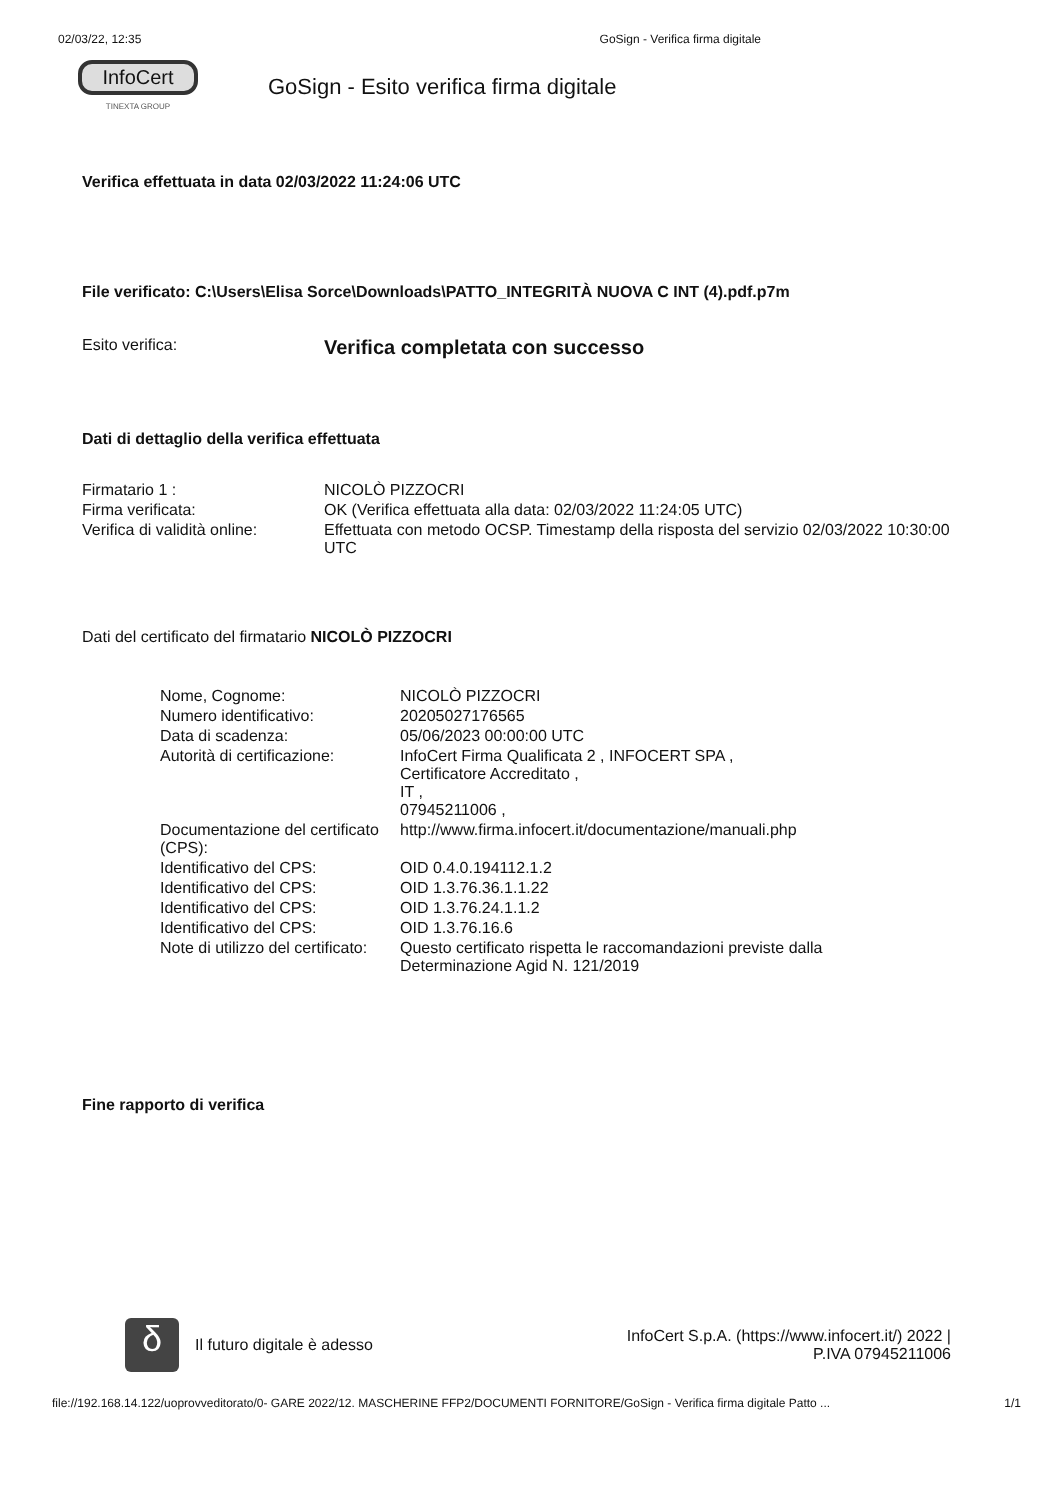02/03/22, 12:35 GoSign - Verifica firma digitale
InfoCert
TINEXTA GROUP
GoSign - Esito verifica firma digitale
Verifica effettuata in data 02/03/2022 11:24:06 UTC
File verificato: C:\Users\Elisa Sorce\Downloads\PATTO_INTEGRITÀ NUOVA C INT (4).pdf.p7m
| Esito verifica: | Verifica completata con successo |
Dati di dettaglio della verifica effettuata
| Firmatario 1 : | NICOLÒ PIZZOCRI |
| Firma verificata: | OK (Verifica effettuata alla data: 02/03/2022 11:24:05 UTC) |
| Verifica di validità online: | Effettuata con metodo OCSP. Timestamp della risposta del servizio 02/03/2022 10:30:00 UTC |
Dati del certificato del firmatario NICOLÒ PIZZOCRI
| Nome, Cognome: | NICOLÒ PIZZOCRI |
| Numero identificativo: | 20205027176565 |
| Data di scadenza: | 05/06/2023 00:00:00 UTC |
| Autorità di certificazione: | InfoCert Firma Qualificata 2 , INFOCERT SPA , Certificatore Accreditato , IT , 07945211006 , |
| Documentazione del certificato (CPS): | http://www.firma.infocert.it/documentazione/manuali.php |
| Identificativo del CPS: | OID 0.4.0.194112.1.2 |
| Identificativo del CPS: | OID 1.3.76.36.1.1.22 |
| Identificativo del CPS: | OID 1.3.76.24.1.1.2 |
| Identificativo del CPS: | OID 1.3.76.16.6 |
| Note di utilizzo del certificato: | Questo certificato rispetta le raccomandazioni previste dalla Determinazione Agid N. 121/2019 |
Fine rapporto di verifica
δ
Il futuro digitale è adesso
InfoCert S.p.A. (https://www.infocert.it/) 2022 |
P.IVA 07945211006
file://192.168.14.122/uoprovveditorato/0- GARE 2022/12. MASCHERINE FFP2/DOCUMENTI FORNITORE/GoSign - Verifica firma digitale Patto ... 1/1